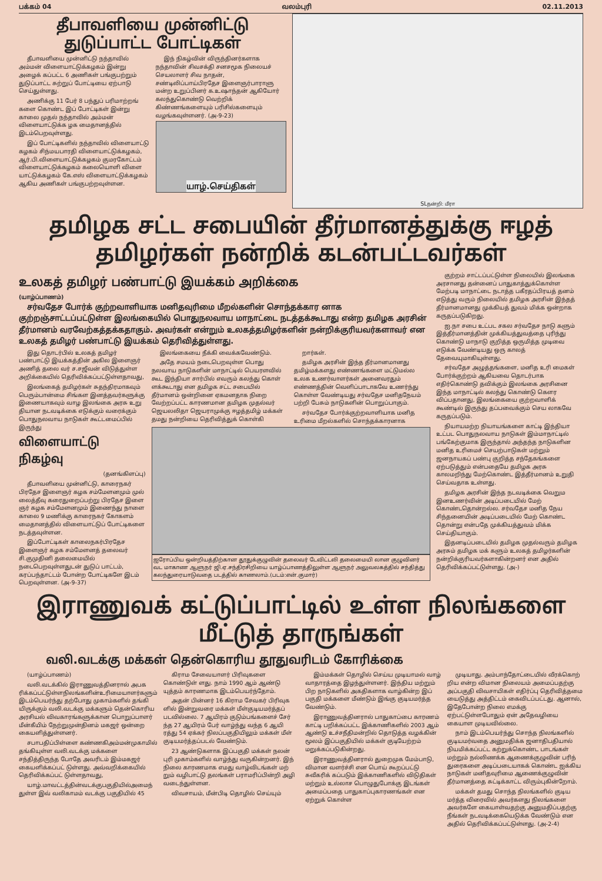பக்கம் 04 வலம்புரி 02.11.2013
தீபாவளியை முன்னிட்டு துடுப்பாட்ட போட்டிகள்
தீபாவளியை முன்னிட்டு நந்தாவில் அம்மன் விளையாட்டுக்கழகம் இன்று அழைக் கப்பட்ட 6 அணிகள் பங்குபற்றும் துடுப்பாட்ட சுற்றுப் போட்டியை ஏற்பாடு செய்துள்ளது.
அணிக்கு 11 பேர் 8 பந்துப் பரிமாற்றங் களை கொண்ட இப் போட்டிகள் இன்று காலை முதல் நந்தாவில் அம்மன் விளையாட்டுக்க ழக மைதானத்தில் இடம்பெறவுள்ளது.
இப் போட்டிகளில் நந்தாவில் விளையாட்டு கழகம் சிந்மயபாரதி விளையாட்டுக்கழகம், ஆர்.பி.விளையாட்டுக்கழகம் குமரகோட்டம் விளையாட்டுக்கழகம் கலையொளி விளை யாட்டுக்கழகம் கே.எஸ் விளையாட்டுக்கழகம் ஆகிய அணிகள் பங்குபற்றவுள்ளன.
இந் நிகழ்வின் விருந்தினர்களாக நந்தாவின் சிவசக்தி சனசமூக நிலையச் செயலாளர் சிவ நாதன், சண்டிலிப்பாய்பிரதேச இளைஞர்பாராளு மன்ற உறுப்பினர் க.உஷாந்தன் ஆகியோர் கலந்துகொண்டு வெற்றிக் கிண்ணங்களையும் பரிசில்களையும் வழங்கவுள்ளனர். (அ-9-23)
யாழ்.செய்திகள்
SL நன்றி: மீரா
தமிழக சட்ட சபையின் தீர்மானத்துக்கு ஈழத் தமிழர்கள் நன்றிக் கடன்பட்டவர்கள்
உலகத் தமிழர் பண்பாட்டு இயக்கம் அறிக்கை
(யாழ்ப்பாணம்)
சர்வதேச போர்க் குற்றவாளியாக மனிதவுரிமை மீறல்களின் சொந்தக்கார னாக குற்றஞ்சாட்டப்பட்டுள்ள இலங்கையில் பொதுநலவாய மாநாட்டை நடத்தக்கூடாது என்ற தமிழக அரசின் தீர்மானம் வரவேற்கத்தக்கதாகும். அவர்கள் என்றும் உலகத்தமிழர்களின் நன்றிக்குரியவர்களாவர் என உலகத் தமிழர் பண்பாட்டு இயக்கம் தெரிவித்துள்ளது.
இது தொடர்பில் உலகத் தமிழர் பண்பாட்டு இயக்கத்தின் அகில இளைஞர் அணித் தலை வர் ச.சஜீவன் விடுத்துள்ள அறிக்கையில் தெரிவிக்கப்பட்டுள்ளதாவது,
இலங்கைத் தமிழர்கள் சுதந்திரமாகவும் பெரும்பான்மை சிங்கள இனத்தவர்களுக்கு இணையாகவும் வாழ இலங்கை அரசு உறு தியான நடவடிக்கை எடுக்கும் வரைக்கும் பொதுநலவாய நாடுகள் கூட்டமைப்பில் இருந்து
விளையாட்டு நிகழ்வு
(தனங்கிளப்பு)
தீபாவளியை முன்னிட்டு, காரைநகர் பிரதேச இளைஞர் கழக சம்மேளனமும் முல் லைத்தீவு கரைதுறைப்பற்று பிரதேச இளை ஞர் கழக சம்மேளனமும் இணைந்து நாளை காலை 9 மணிக்கு காரைநகர் கோகளம் மைதானத்தில் விளையாட்டுப் போட்டிகளை நடத்தவுள்ளன.
இப்போட்டிகள் காலைநகர்பிரதேச இளைஞர் கழக சம்மேளனத் தலைவர் சி.குமுதினி தலைமையில் நடைபெறவுள்ளதுடன் துடுப் பாட்டம், கரப்பந்தாட்டம் போன்ற போட்டிகளே இடம் பெறவுள்ளன. (அ-9-37)
இலங்கையை நீக்கி வைக்கவேண்டும்.
அதே சமயம் நடைபெறவுள்ள பொது நலவாய நாடுகளின் மாநாட்டில் பெயரளவில் கூட இந்தியா சார்பில் எவரும் கலந்து கொள் ளக்கூடாது என தமிழக சட்ட சபையில் தீர்மானம் ஒன்றினை ஏகமனதாக நிறை வேற்றப்பட்ட காரணமான தமிழக முதல்வர் ஜெயலலிதா ஜெயராமுக்கு ஈழத்தமிழ் மக்கள் தமது நன்றியை தெரிவித்துக் கொள்கி
றார்கள்.
தமிழக அரசின் இந்த தீர்மானமானது தமிழ்மக்களது எண்ணங்களை மட்டுமல்ல உலக உணர்வாளர்கள் அனைவரதும் எண்ணத்தின் வெளிப்பாடாகவே உணர்ந்து கொள்ள வேண்டியது சர்வதேச மனிதநேயம் பற்றி பேசும் நாடுகளின் பொறுப்பாகும்.
சர்வதேச போர்க்குற்றவாளியாக மனித உரிமை மீறல்களில் சொந்தக்காரனாக
ஐரோப்பிய ஒன்றியத்திற்கான தூதுக்குழுவின் தலைவர் டேவிட்டலி தலைமையி லான குழுவினர் வட மாகாண ஆளுநர் ஜி.ஏ.சந்திரசிறியை யாழ்ப்பாணத்திலுள்ள ஆளுநர் அலுவலகத்தில் சந்தித்து கலந்துரையாடுவதை படத்தில் காணலாம்.(படம்:என்.குமார்)
குற்றம் சாட்டப்பட்டுள்ள நிலையில் இலங்கை அரசானது தன்னைப் பாதுகாத்துக்கொள்ள மேற்படி மாநாட்டை நடாத்த பகீரதப்பிரயத் தனம் எடுத்து வரும் நிலையில் தமிழக அரசின் இந்தத் தீர்மானமானது முக்கியத் துவம் மிக்க ஒன்றாக கருதப்படுகிறது.
ஐ.நா சபை உட்பட சகல சர்வதேச நாடு களும் இத்தீர்மானத்தின் முக்கியத்துவத்தை புரிந்து கொண்டு மாநாடு குறித்த ஒருமித்த முடிவை எடுக்க வேண்டியது ஒரு காலத் தேவையுமாகியுள்ளது.
சர்வதேச அழுத்தங்களை, மனித உரி மைகள் போர்க்குற்றம் ஆகியவை தொடர்பாக எதிர்கொண்டு தவிக்கும் இலங்கை அரசினை இந்த மாநாட்டில் கலந்து கொண்டு கௌர விப்பதானது, இலங்கையை குற்றவாளிக் கூண்டில் இருந்து தப்பவைக்கும் செய லாகவே கருதப்படும்.
நியாயமற்ற நியாயங்களை காட்டி இந்தியா உட்பட பொதுநலவாய நாடுகள் இம்மாநாட்டில் பங்கேற்குமாக இருந்தால் அந்தந்த நாடுகளின மனித உரிமைச் செயற்பாடுகள் மற்றும் ஜனநாயகப் பண்பு குறித்த சந்தேகங்களை ஏற்படுத்தும் என்பதையே தமிழக அரசு காலமறிந்து மேற்கொண்ட இத்தீர்மானம் உறுதி செய்வதாக உள்ளது.
தமிழக அரசின் இந்த நடவடிக்கை வெறும இனஉணர்வின் அடிப்படையில் மேற் கொண்டதொன்றல்ல. சர்வதேச மனித நேய சிந்தனையின் அடிப்படையில் மேற் கொண்ட தொன்று என்பதே முக்கியத்துவம் மிக்க செய்தியாகும்.
இதனடிப்படையில் தமிழக முதல்வரும் தமிழக அரசும் தமிழக மக் களும் உலகத் தமிழர்களின் நன்றிக்குரியவர்களாகின்றனர் என அதில் தெரிவிக்கப்பட்டுள்ளது. (அ-)
இராணுவக் கட்டுப்பாட்டில் உள்ள நிலங்களை மீட்டுத் தாருங்கள்
வலி.வடக்கு மக்கள் தென்கொரிய தூதுவரிடம் கோரிக்கை
(யாழ்ப்பாணம்)
வலி.வடக்கில் இராணுவத்தினரால் அபக ரிக்கப்பட்டுள்ளநிலங்களின்உரிமையாளர்களும் இடம்பெயர்ந்து தற்போது முகாம்களில் தங்கி யிருக்கும் வலி.வடக்கு மக்களும் தென்கொரிய அரசியல் விவகாரங்களுக்கான பொறுப்பாளர் மீன்கீயிம் நேற்றுமுன்தினம் மகஜர் ஒன்றை கையளித்துள்ளனர்.
சபாபதிப்பிள்ளை கண்ணகிஅம்மன்முகாமில் தங்கியுள்ள வலி.வடக்கு மக்களை சந்தித்திருந்த போதே அவரிடம் இம்மகஜர் கையளிக்கப்பட் டுள்ளது. அவ்வறிக்கையில் தெரிவிக்கப்பட் டுள்ளதாவது,
யாழ்.மாவட்டத்தின்வடக்குபகுதியில்அமைந் துள்ள இவ் வலிகாமம் வடக்கு பகுதியில் 45
கிராம சேவையாளர் பிரிவுகளை கொண்டுள் ளது. நாம் 1990 ஆம் ஆண்டு யுத்தம் காரணமாக இடம்பெயர்ந்தோம்.
அதன் பின்னர் 16 கிராம சேவகர் பிரிவுக ளில் இன்றுவரை மக்கள் மீள்குடியமர்த்தப் படவில்லை. 7 ஆயிரம் குடும்பங்களைச் சேர் ந்த 27 ஆயிரம் பேர் வாழ்ந்து வந்த 6 ஆயி ரத்து 54 ஏக்கர் நிலப்பகுதியிலும் மக்கள் மீள் குடியமர்த்தப்படல் வேண்டும்.
23 ஆண்டுகளாக இப்பகுதி மக்கள் நலன் புரி முகாம்களில் வாழ்ந்து வருகின்றனர். இந் நிலை காரணமாக எமது வாழ்விடங்கள் மற் றும் வழிபாட்டு தலங்கள் பராமரிப்பின்றி அழி வடைந்துள்ளன.
விவசாயம், மீன்பிடி தொழில் செய்யும்
இம்மக்கள் தொழில் செய்ய முடியாமல் வாழ் வாதாரத்தை இழந்துள்ளனர். இந்திய மற்றும் பிற நாடுகளில் அகதிகளாக வாழ்கின்ற இப் பகுதி மக்களை மீண்டும் இங்கு குடியமர்த்த வேண்டும்.
இராணுவத்தினரால் பாதுகாப்பை காரணம் காட்டி பறிக்கப்பட்ட இக்காணிகளில் 2003 ஆம் ஆண்டு உச்சநீதிமன்றில் தொடுத்த வழக்கின் மூலம் இப்பகுதியில் மக்கள் குடியேற்றம் மறுக்கப்படுகின்றது.
இராணுவத்தினரால் துறைமுக மேம்பாடு, விமான வளர்ச்சி என பொய் கூறப்பட்டு சுவீகரிக் கப்படும் இக்காணிகளில் விடுதிகள் மற்றும் உல்லாச பொழுதுபோக்கு இடங்கள் அமைப்பதை பாதுகாப்புகாரணங்கள் என ஏற்றுக் கொள்ள
முடியாது. அம்பாந்தோட்டையில் வீரக்கொற் றிய என்ற விமான நிலையம் அமைப்பதற்கு அப்பகுதி விவசாயிகள் எதிர்ப்பு தெரிவித்தமை யைடுத்து அத்திட்டம் கைவிடப்பட்டது. ஆனால், இதேபோன்ற நிலை எமக்கு ஏற்பட்டுள்ளபோதும் ஏன் அதேவழியை கையாள முடியவில்லை.
நாம் இடம்பெயர்ந்து சொந்த நிலங்களில் குடியமர்வதை அனுமதிக்க ஜனாதிபதியால் நியமிக்கப்பட்ட கற்றுக்கொண்ட பாடங்கள் மற்றும் நல்லிணக்க ஆணைக்குழுவின் பரிந் துரைகளை அடிப்படையாகக் கொண்ட ஐக்கிய நாடுகள் மனிதவுரிமை ஆணைக்குழுவின் தீர்மானத்தை சுட்டிக்காட்ட விரும்புகின்றோம்.
மக்கள் தமது சொந்த நிலங்களில் குடிய மர்த்த விரைவில் அவர்களது நிலங்களை அவர்களே கையாள்வதற்கு அனுமதிப்பதற்கு நீங்கள் நடவடிக்கையெடுக்க வேண்டும் என அதில் தெரிவிக்கப்பட்டுள்ளது. (அ-2-4)